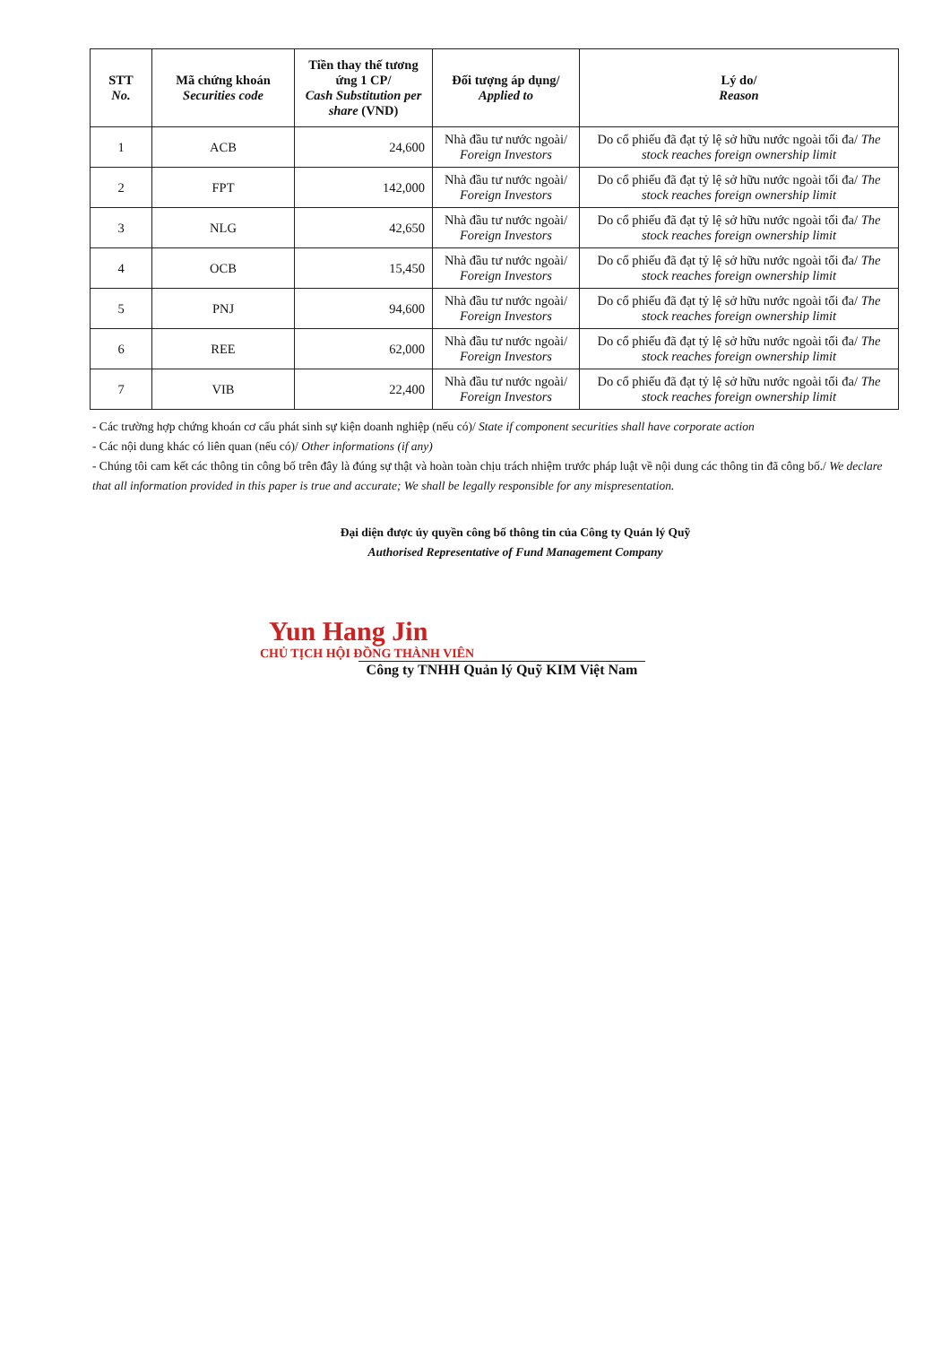| STT No. | Mã chứng khoán Securities code | Tiền thay thế tương ứng 1 CP/ Cash Substitution per share (VND) | Đối tượng áp dụng/ Applied to | Lý do/ Reason |
| --- | --- | --- | --- | --- |
| 1 | ACB | 24,600 | Nhà đầu tư nước ngoài/ Foreign Investors | Do cổ phiếu đã đạt tỷ lệ sở hữu nước ngoài tối đa/ The stock reaches foreign ownership limit |
| 2 | FPT | 142,000 | Nhà đầu tư nước ngoài/ Foreign Investors | Do cổ phiếu đã đạt tỷ lệ sở hữu nước ngoài tối đa/ The stock reaches foreign ownership limit |
| 3 | NLG | 42,650 | Nhà đầu tư nước ngoài/ Foreign Investors | Do cổ phiếu đã đạt tỷ lệ sở hữu nước ngoài tối đa/ The stock reaches foreign ownership limit |
| 4 | OCB | 15,450 | Nhà đầu tư nước ngoài/ Foreign Investors | Do cổ phiếu đã đạt tỷ lệ sở hữu nước ngoài tối đa/ The stock reaches foreign ownership limit |
| 5 | PNJ | 94,600 | Nhà đầu tư nước ngoài/ Foreign Investors | Do cổ phiếu đã đạt tỷ lệ sở hữu nước ngoài tối đa/ The stock reaches foreign ownership limit |
| 6 | REE | 62,000 | Nhà đầu tư nước ngoài/ Foreign Investors | Do cổ phiếu đã đạt tỷ lệ sở hữu nước ngoài tối đa/ The stock reaches foreign ownership limit |
| 7 | VIB | 22,400 | Nhà đầu tư nước ngoài/ Foreign Investors | Do cổ phiếu đã đạt tỷ lệ sở hữu nước ngoài tối đa/ The stock reaches foreign ownership limit |
- Các trường hợp chứng khoán cơ cấu phát sinh sự kiện doanh nghiệp (nếu có)/ State if component securities shall have corporate action
- Các nội dung khác có liên quan (nếu có)/ Other informations (if any)
- Chúng tôi cam kết các thông tin công bố trên đây là đúng sự thật và hoàn toàn chịu trách nhiệm trước pháp luật về nội dung các thông tin đã công bố./ We declare that all information provided in this paper is true and accurate; We shall be legally responsible for any mispresentation.
Đại diện được ủy quyền công bố thông tin của Công ty Quản lý Quỹ
Authorised Representative of Fund Management Company
Yun Hang Jin
CHỦ TỊCH HỘI ĐỒNG THÀNH VIÊN
Công ty TNHH Quản lý Quỹ KIM Việt Nam